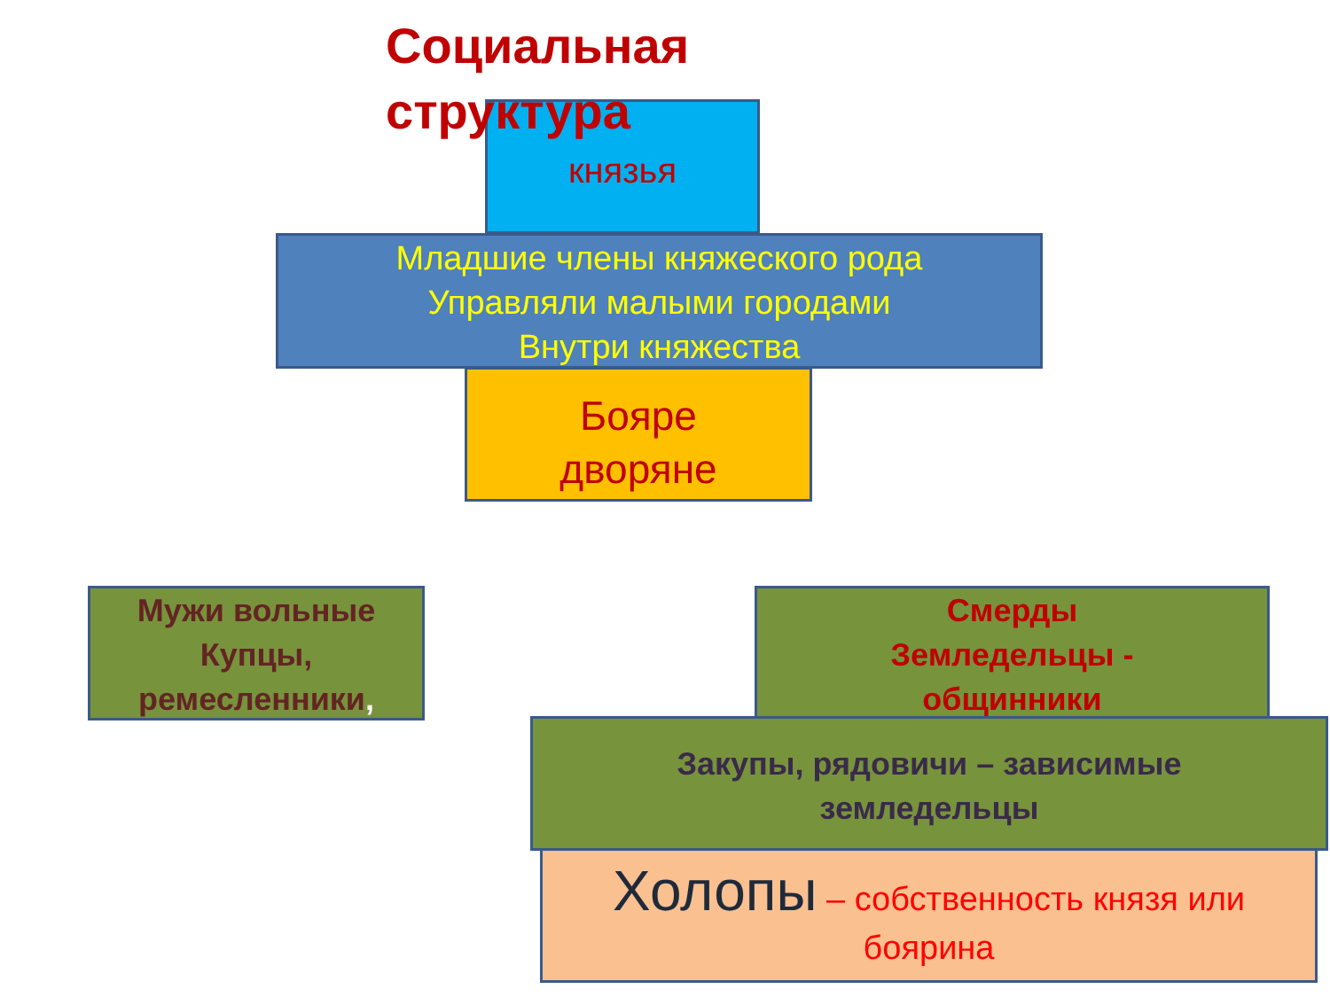Социальная
структура
князья
Младшие члены княжеского рода
Управляли малыми городами
Внутри княжества
Бояре
дворяне
Мужи вольные
Купцы,
ремесленники,
Смерды
Земледельцы -
общинники
Закупы, рядовичи – зависимые
земледельцы
Холопы – собственность князя или
боярина